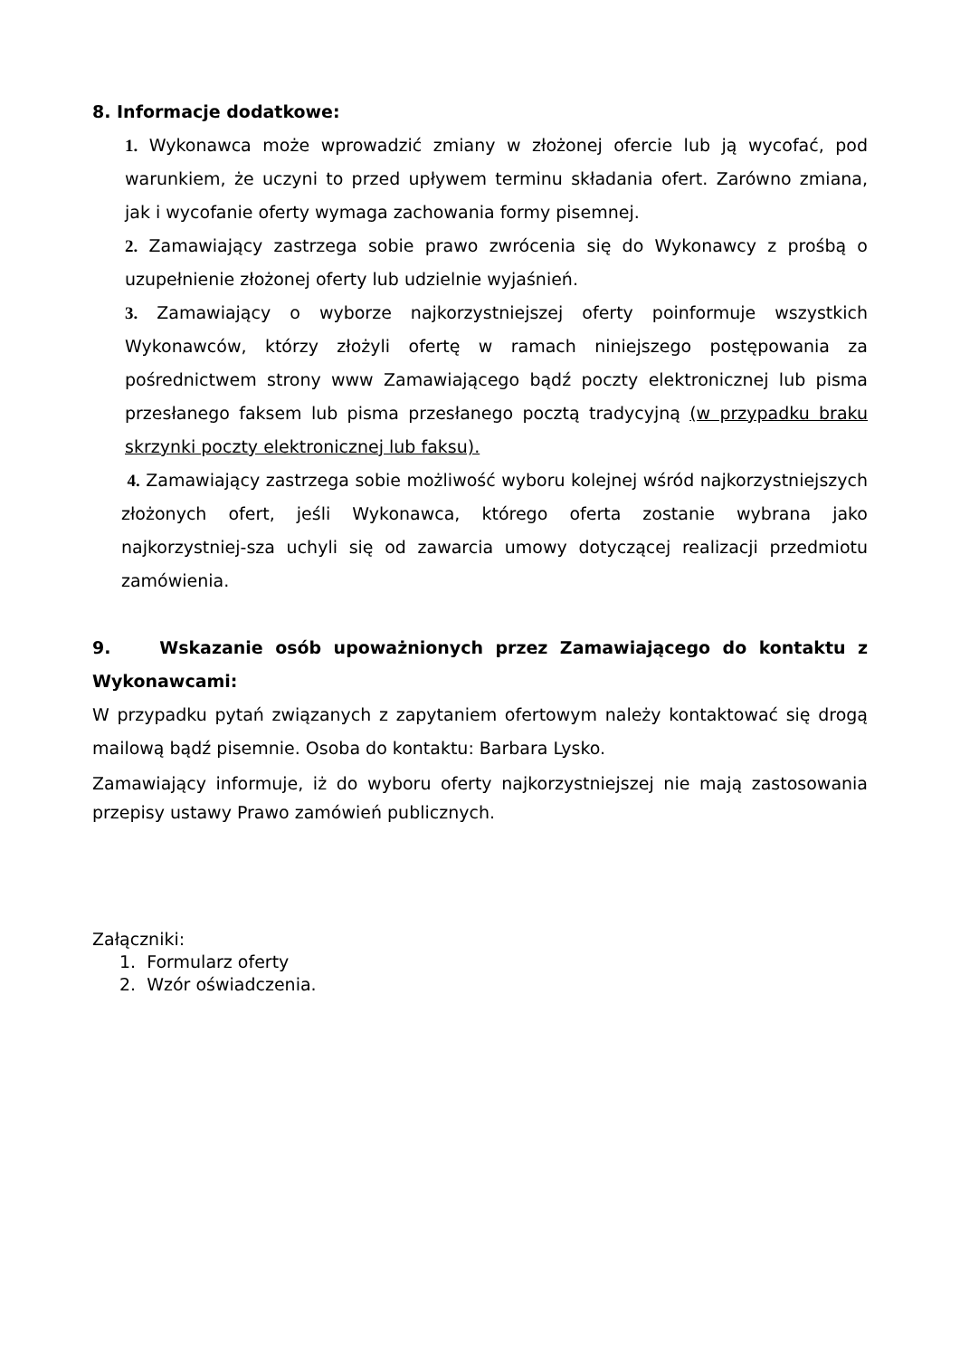8. Informacje dodatkowe:
1. Wykonawca może wprowadzić zmiany w złożonej ofercie lub ją wycofać, pod warunkiem, że uczyni to przed upływem terminu składania ofert. Zarówno zmiana, jak i wycofanie oferty wymaga zachowania formy pisemnej.
2. Zamawiający zastrzega sobie prawo zwrócenia się do Wykonawcy z prośbą o uzupełnienie złożonej oferty lub udzielnie wyjaśnień.
3. Zamawiający o wyborze najkorzystniejszej oferty poinformuje wszystkich Wykonawców, którzy złożyli ofertę w ramach niniejszego postępowania za pośrednictwem strony www Zamawiającego bądź poczty elektronicznej lub pisma przesłanego faksem lub pisma przesłanego pocztą tradycyjną (w przypadku braku skrzynki poczty elektronicznej lub faksu).
4. Zamawiający zastrzega sobie możliwość wyboru kolejnej wśród najkorzystniejszych złożonych ofert, jeśli Wykonawca, którego oferta zostanie wybrana jako najkorzystniej-sza uchyli się od zawarcia umowy dotyczącej realizacji przedmiotu zamówienia.
9. Wskazanie osób upoważnionych przez Zamawiającego do kontaktu z Wykonawcami:
W przypadku pytań związanych z zapytaniem ofertowym należy kontaktować się drogą mailową bądź pisemnie. Osoba do kontaktu: Barbara Lysko.
Zamawiający informuje, iż do wyboru oferty najkorzystniejszej nie mają zastosowania przepisy ustawy Prawo zamówień publicznych.
Załączniki:
1. Formularz oferty
2. Wzór oświadczenia.